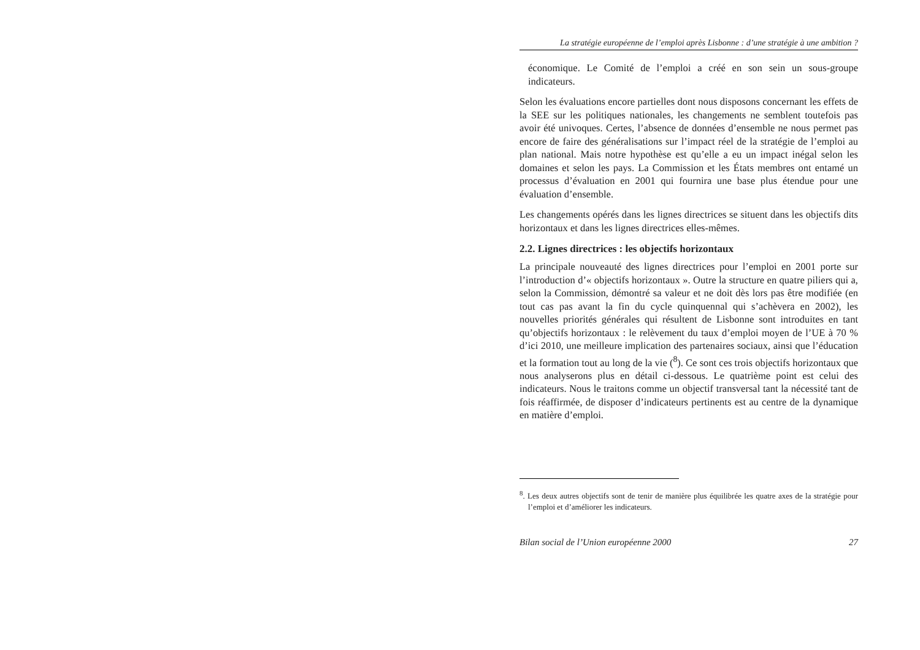La stratégie européenne de l’emploi après Lisbonne : d’une stratégie à une ambition ?
économique. Le Comité de l’emploi a créé en son sein un sous-groupe indicateurs.
Selon les évaluations encore partielles dont nous disposons concernant les effets de la SEE sur les politiques nationales, les changements ne semblent toutefois pas avoir été univoques. Certes, l’absence de données d’ensemble ne nous permet pas encore de faire des généralisations sur l’impact réel de la stratégie de l’emploi au plan national. Mais notre hypothèse est qu’elle a eu un impact inégal selon les domaines et selon les pays. La Commission et les États membres ont entamé un processus d’évaluation en 2001 qui fournira une base plus étendue pour une évaluation d’ensemble.
Les changements opérés dans les lignes directrices se situent dans les objectifs dits horizontaux et dans les lignes directrices elles-mêmes.
2.2. Lignes directrices : les objectifs horizontaux
La principale nouveauté des lignes directrices pour l’emploi en 2001 porte sur l’introduction d’« objectifs horizontaux ». Outre la structure en quatre piliers qui a, selon la Commission, démontré sa valeur et ne doit dès lors pas être modifiée (en tout cas pas avant la fin du cycle quinquennal qui s’achèvera en 2002), les nouvelles priorités générales qui résultent de Lisbonne sont introduites en tant qu’objectifs horizontaux : le relèvement du taux d’emploi moyen de l’UE à 70 % d’ici 2010, une meilleure implication des partenaires sociaux, ainsi que l’éducation et la formation tout au long de la vie (<sup>8</sup>). Ce sont ces trois objectifs horizontaux que nous analyserons plus en détail ci-dessous. Le quatrième point est celui des indicateurs. Nous le traitons comme un objectif transversal tant la nécessité tant de fois réaffirmée, de disposer d’indicateurs pertinents est au centre de la dynamique en matière d’emploi.
<sup>8</sup>. Les deux autres objectifs sont de tenir de manière plus équilibrée les quatre axes de la stratégie pour l’emploi et d’améliorer les indicateurs.
Bilan social de l’Union européenne 2000 27